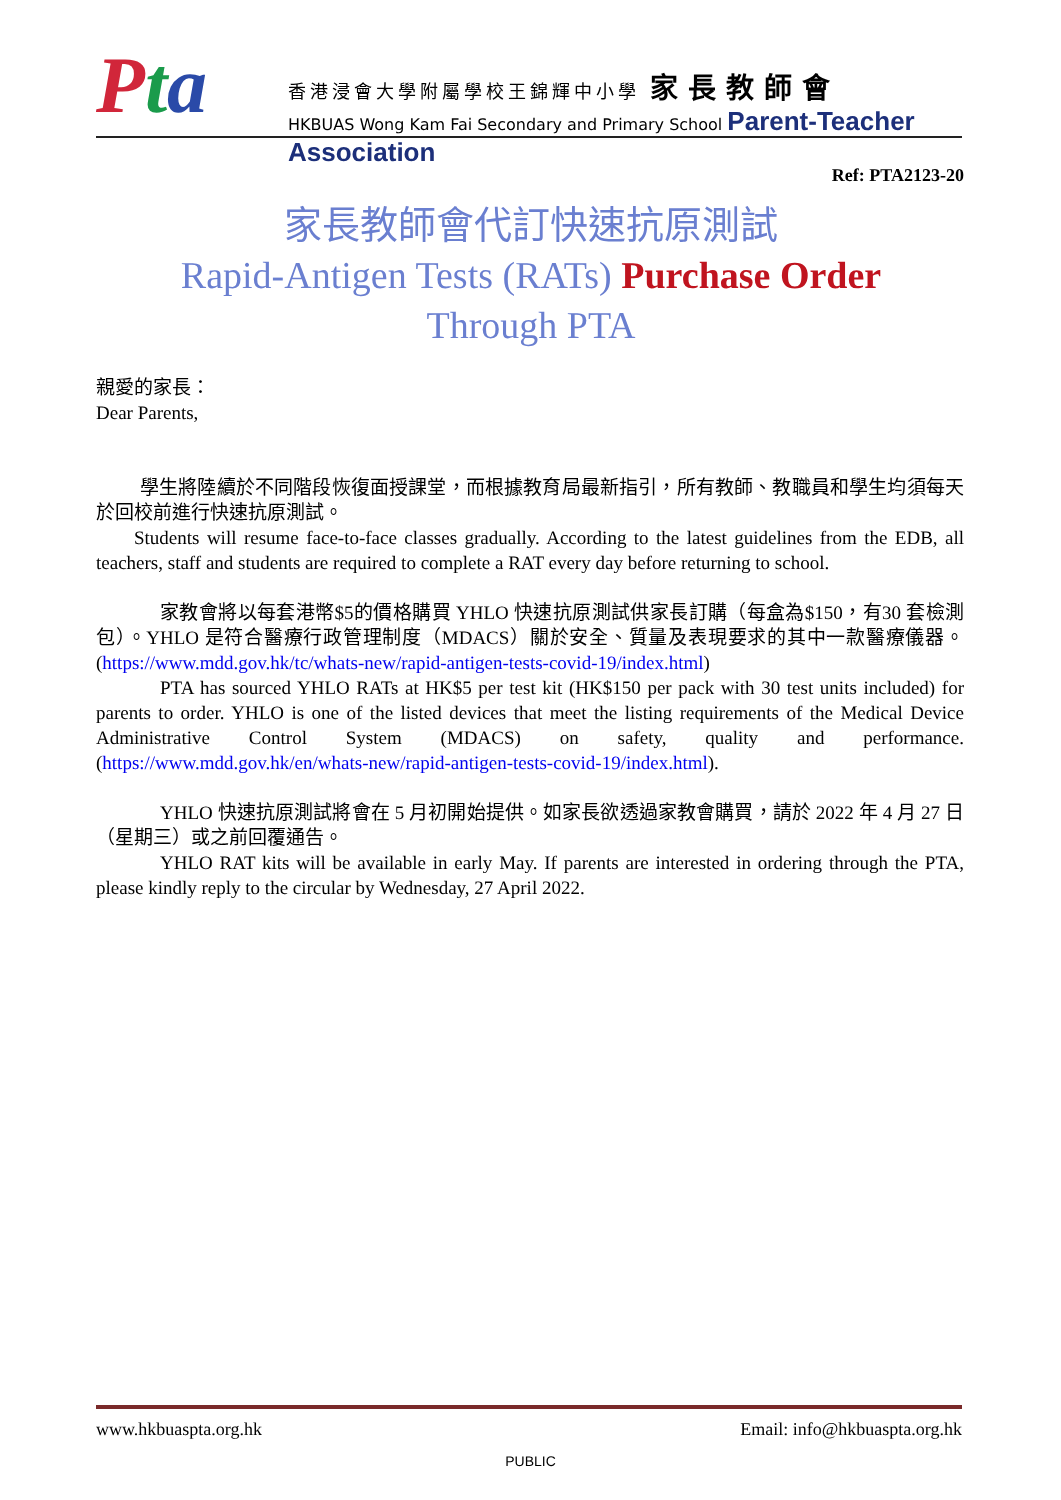Pta
香港浸會大學附屬學校王錦輝中小學 家長教師會
HKBUAS Wong Kam Fai Secondary and Primary School Parent-Teacher Association
Ref: PTA2123-20
家長教師會代訂快速抗原測試
Rapid-Antigen Tests (RATs) Purchase Order
Through PTA
親愛的家長：
Dear Parents,
學生將陸續於不同階段恢復面授課堂，而根據教育局最新指引，所有教師、教職員和學生均須每天於回校前進行快速抗原測試。
Students will resume face-to-face classes gradually. According to the latest guidelines from the EDB, all teachers, staff and students are required to complete a RAT every day before returning to school.
家教會將以每套港幣$5的價格購買 YHLO 快速抗原測試供家長訂購（每盒為$150，有30 套檢測包）。YHLO 是符合醫療行政管理制度（MDACS）關於安全、質量及表現要求的其中一款醫療儀器。(https://www.mdd.gov.hk/tc/whats-new/rapid-antigen-tests-covid-19/index.html)
PTA has sourced YHLO RATs at HK$5 per test kit (HK$150 per pack with 30 test units included) for parents to order. YHLO is one of the listed devices that meet the listing requirements of the Medical Device Administrative Control System (MDACS) on safety, quality and performance. (https://www.mdd.gov.hk/en/whats-new/rapid-antigen-tests-covid-19/index.html).
YHLO 快速抗原測試將會在 5 月初開始提供。如家長欲透過家教會購買，請於 2022 年 4 月 27 日（星期三）或之前回覆通告。
YHLO RAT kits will be available in early May. If parents are interested in ordering through the PTA, please kindly reply to the circular by Wednesday, 27 April 2022.
www.hkbuaspta.org.hk Email: info@hkbuaspta.org.hk
PUBLIC